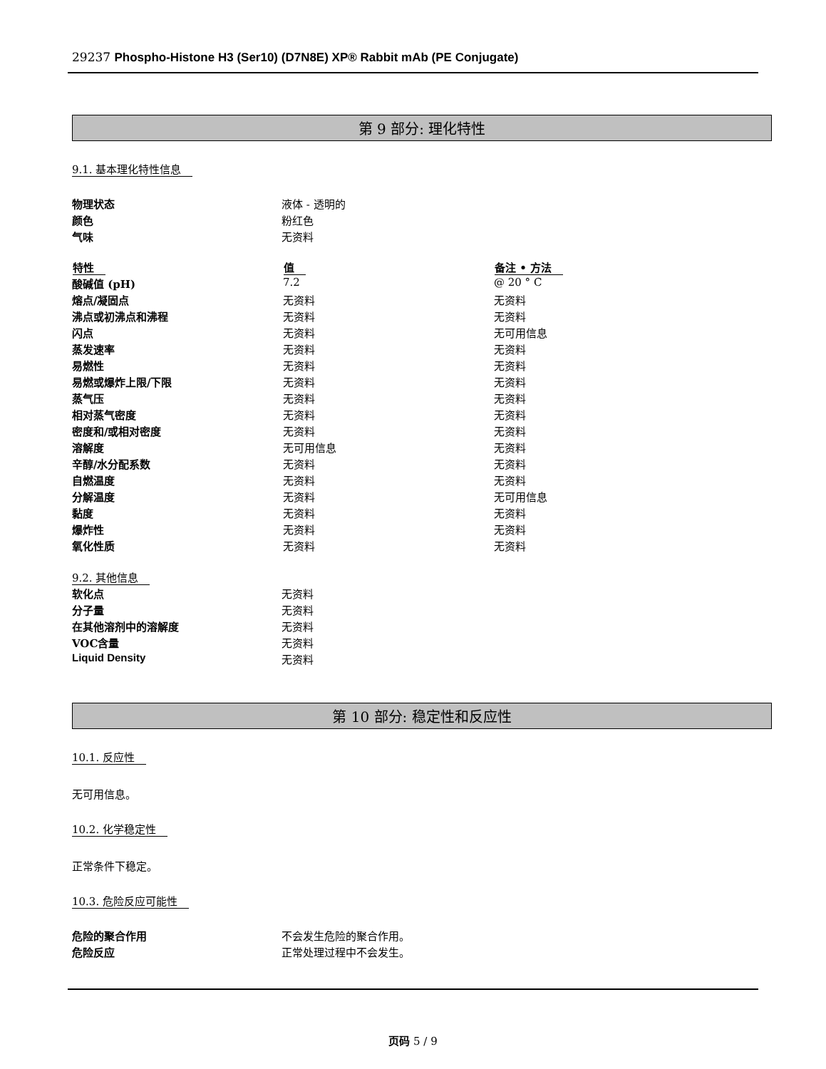29237 Phospho-Histone H3 (Ser10) (D7N8E) XP® Rabbit mAb (PE Conjugate)
第 9 部分: 理化特性
9.1. 基本理化特性信息
| 物理状态 | 液体 - 透明的 |
| 颜色 | 粉红色 |
| 气味 | 无资料 |
| 特性 | 值 | 备注 • 方法 |
| --- | --- | --- |
| 酸碱值 (pH) | 7.2 | @ 20 ° C |
| 熔点/凝固点 | 无资料 | 无资料 |
| 沸点或初沸点和沸程 | 无资料 | 无资料 |
| 闪点 | 无资料 | 无可用信息 |
| 蒸发速率 | 无资料 | 无资料 |
| 易燃性 | 无资料 | 无资料 |
| 易燃或爆炸上限/下限 | 无资料 | 无资料 |
| 蒸气压 | 无资料 | 无资料 |
| 相对蒸气密度 | 无资料 | 无资料 |
| 密度和/或相对密度 | 无资料 | 无资料 |
| 溶解度 | 无可用信息 | 无资料 |
| 辛醇/水分配系数 | 无资料 | 无资料 |
| 自燃温度 | 无资料 | 无资料 |
| 分解温度 | 无资料 | 无可用信息 |
| 黏度 | 无资料 | 无资料 |
| 爆炸性 | 无资料 | 无资料 |
| 氧化性质 | 无资料 | 无资料 |
9.2. 其他信息
| 软化点 | 无资料 |
| 分子量 | 无资料 |
| 在其他溶剂中的溶解度 | 无资料 |
| VOC含量 | 无资料 |
| Liquid Density | 无资料 |
第 10 部分: 稳定性和反应性
10.1. 反应性
无可用信息。
10.2. 化学稳定性
正常条件下稳定。
10.3. 危险反应可能性
| 危险的聚合作用 | 不会发生危险的聚合作用。 |
| 危险反应 | 正常处理过程中不会发生。 |
页码 5 / 9